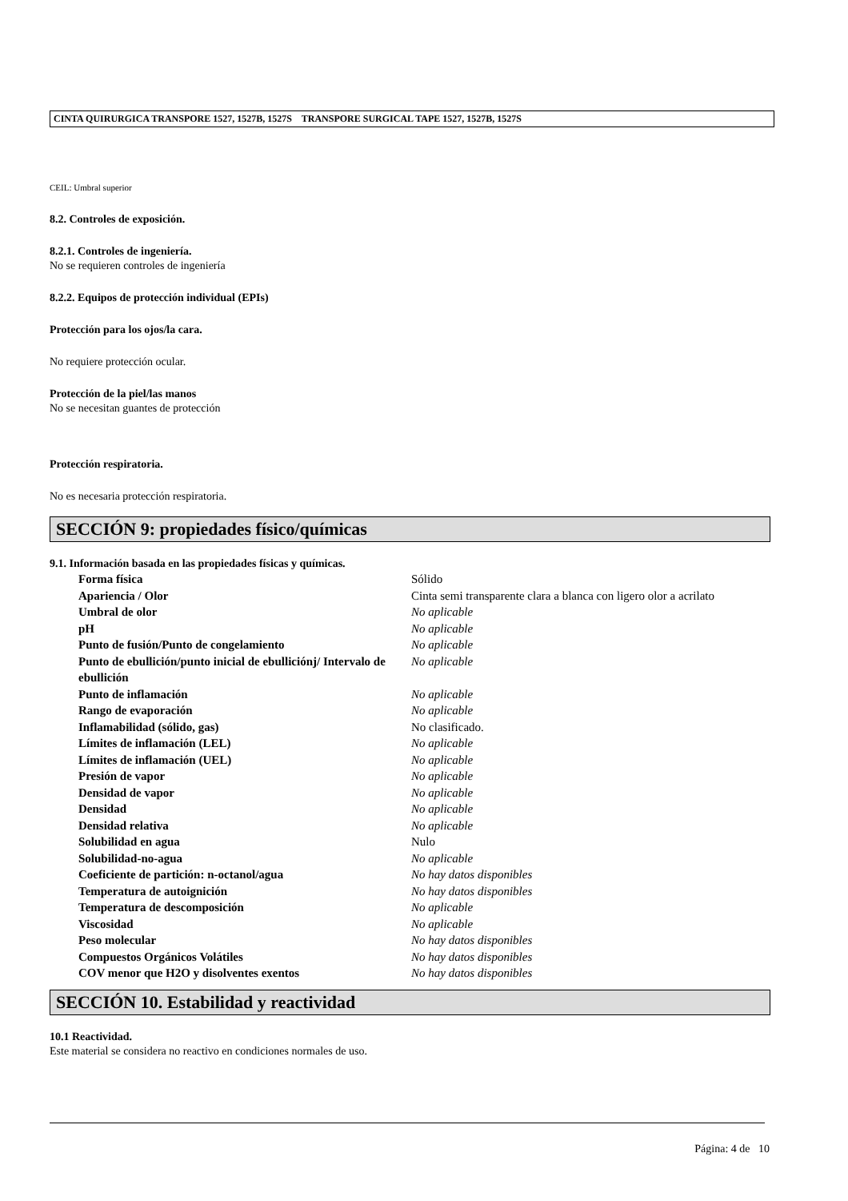CINTA QUIRURGICA TRANSPORE 1527, 1527B, 1527S TRANSPORE SURGICAL TAPE 1527, 1527B, 1527S
CEIL: Umbral superior
8.2. Controles de exposición.
8.2.1. Controles de ingeniería.
No se requieren controles de ingeniería
8.2.2. Equipos de protección individual (EPIs)
Protección para los ojos/la cara.
No requiere protección ocular.
Protección de la piel/las manos
No se necesitan guantes de protección
Protección respiratoria.
No es necesaria protección respiratoria.
SECCIÓN 9: propiedades físico/químicas
9.1. Información basada en las propiedades físicas y químicas.
| Forma física | Sólido |
| Apariencia / Olor | Cinta semi transparente clara a blanca con ligero olor a acrilato |
| Umbral de olor | No aplicable |
| pH | No aplicable |
| Punto de fusión/Punto de congelamiento | No aplicable |
| Punto de ebullición/punto inicial de ebulliciónj/ Intervalo de ebullición | No aplicable |
| Punto de inflamación | No aplicable |
| Rango de evaporación | No aplicable |
| Inflamabilidad (sólido, gas) | No clasificado. |
| Límites de inflamación (LEL) | No aplicable |
| Límites de inflamación (UEL) | No aplicable |
| Presión de vapor | No aplicable |
| Densidad de vapor | No aplicable |
| Densidad | No aplicable |
| Densidad relativa | No aplicable |
| Solubilidad en agua | Nulo |
| Solubilidad-no-agua | No aplicable |
| Coeficiente de partición: n-octanol/agua | No hay datos disponibles |
| Temperatura de autoignición | No hay datos disponibles |
| Temperatura de descomposición | No aplicable |
| Viscosidad | No aplicable |
| Peso molecular | No hay datos disponibles |
| Compuestos Orgánicos Volátiles | No hay datos disponibles |
| COV menor que H2O y disolventes exentos | No hay datos disponibles |
SECCIÓN 10. Estabilidad y reactividad
10.1 Reactividad.
Este material se considera no reactivo en condiciones normales de uso.
Página: 4 de 10